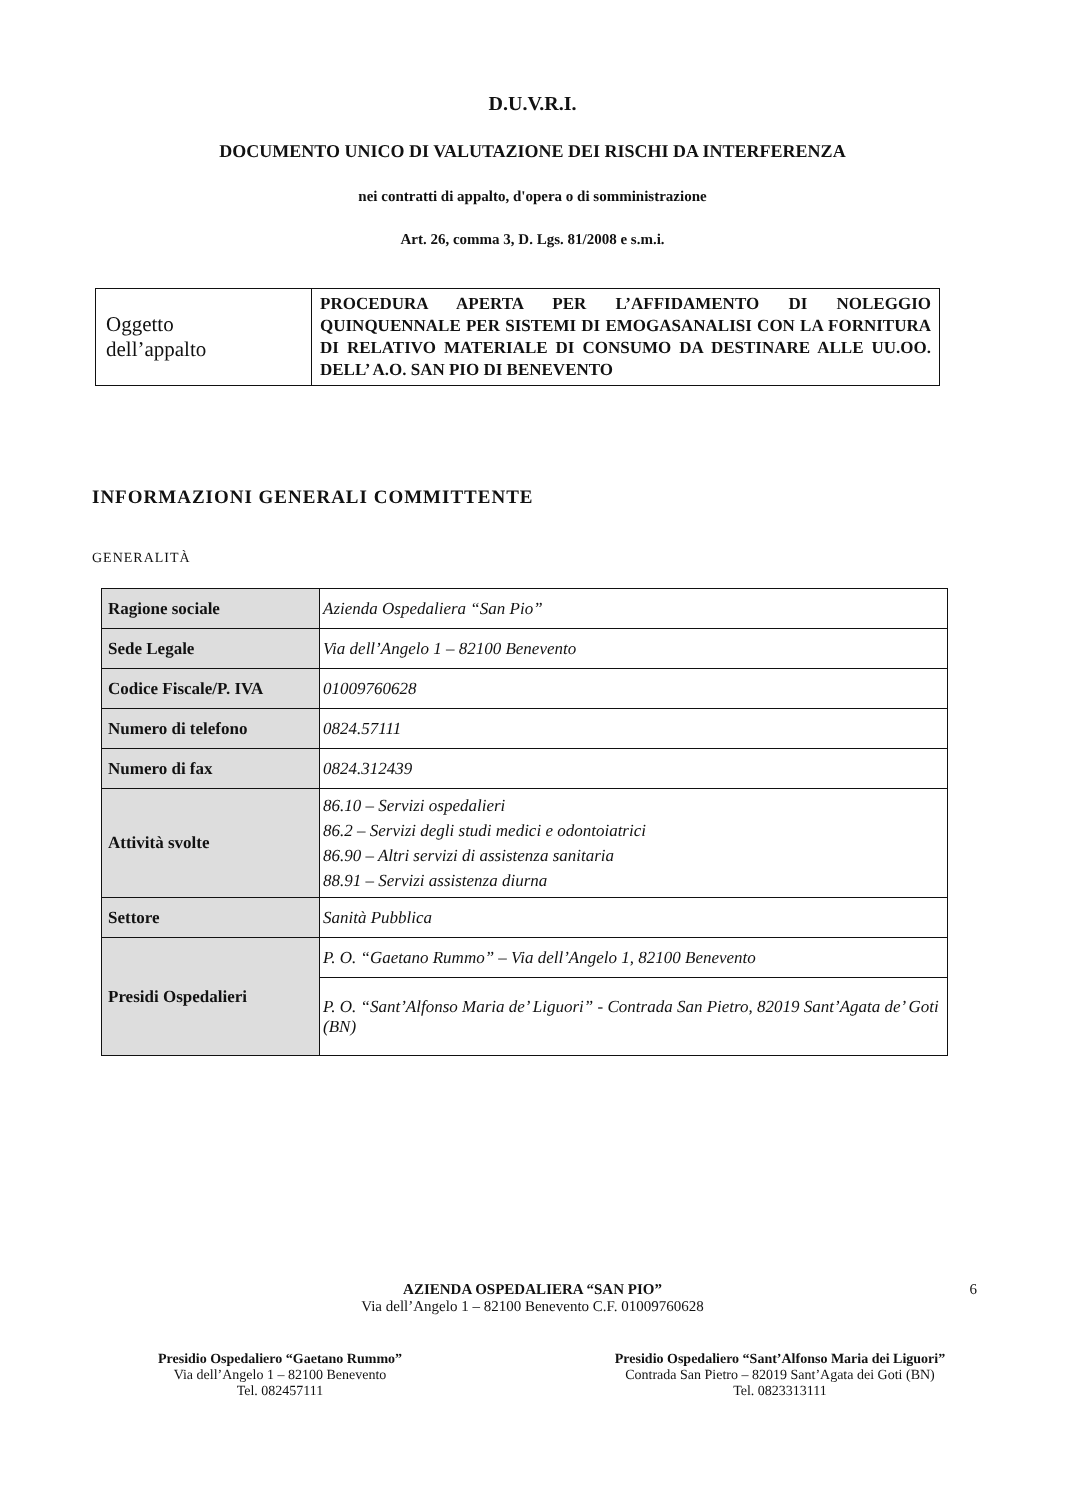D.U.V.R.I.
DOCUMENTO UNICO DI VALUTAZIONE DEI RISCHI DA INTERFERENZA
nei contratti di appalto, d'opera o di somministrazione
Art. 26, comma 3, D. Lgs. 81/2008 e s.m.i.
| Oggetto dell’appalto | PROCEDURA APERTA PER L’AFFIDAMENTO DI NOLEGGIO QUINQUENNALE PER SISTEMI DI EMOGASANALISI CON LA FORNITURA DI RELATIVO MATERIALE DI CONSUMO DA DESTINARE ALLE UU.OO. DELL’ A.O. SAN PIO DI BENEVENTO |
INFORMAZIONI GENERALI COMMITTENTE
GENERALITÀ
| Ragione sociale | Azienda Ospedaliera “San Pio” |
| Sede Legale | Via dell’Angelo 1 – 82100 Benevento |
| Codice Fiscale/P. IVA | 01009760628 |
| Numero di telefono | 0824.57111 |
| Numero di fax | 0824.312439 |
| Attività svolte | 86.10 – Servizi ospedalieri 86.2 – Servizi degli studi medici e odontoiatrici 86.90 – Altri servizi di assistenza sanitaria 88.91 – Servizi assistenza diurna |
| Settore | Sanità Pubblica |
| Presidi Ospedalieri | P. O. “Gaetano Rummo” – Via dell’Angelo 1, 82100 Benevento |
| | P. O. “Sant’Alfonso Maria de’ Liguori” - Contrada San Pietro, 82019 Sant’Agata de’ Goti (BN) |
AZIENDA OSPEDALIERA “SAN PIO”
Via dell’Angelo 1 – 82100 Benevento C.F. 01009760628
6
Presidio Ospedaliero “Gaetano Rummo”
Via dell’Angelo 1 – 82100 Benevento
Tel. 082457111
Presidio Ospedaliero “Sant’Alfonso Maria dei Liguori”
Contrada San Pietro – 82019 Sant’Agata dei Goti (BN)
Tel. 0823313111